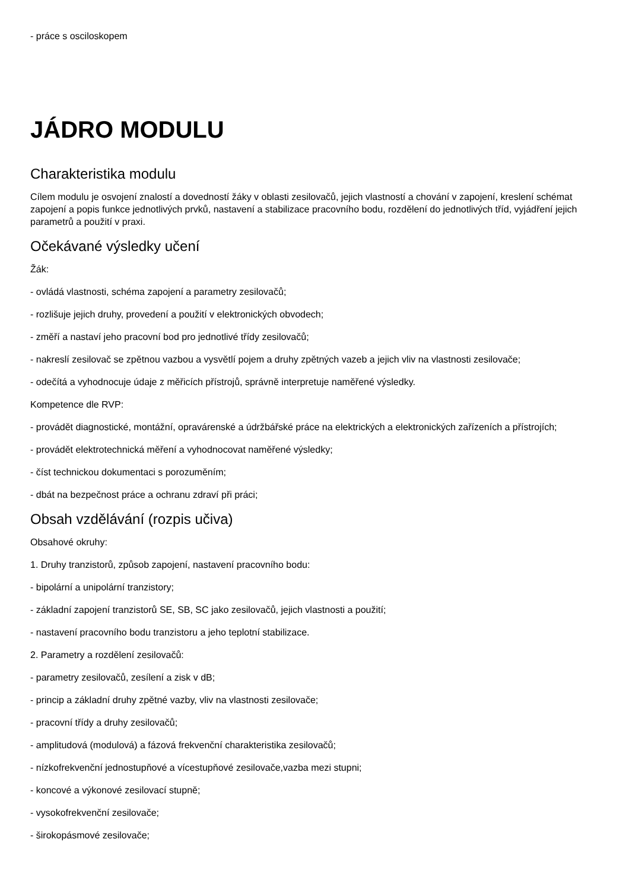- práce s osciloskopem
JÁDRO MODULU
Charakteristika modulu
Cílem modulu je osvojení znalostí a dovedností žáky v oblasti zesilovačů, jejich vlastností a chování v zapojení, kreslení schémat zapojení a popis funkce jednotlivých prvků, nastavení a stabilizace pracovního bodu, rozdělení do jednotlivých tříd, vyjádření jejich parametrů a použití v praxi.
Očekávané výsledky učení
Žák:
- ovládá vlastnosti, schéma zapojení a parametry zesilovačů;
- rozlišuje jejich druhy, provedení a použití v elektronických obvodech;
- změří a nastaví jeho pracovní bod pro jednotlivé třídy zesilovačů;
- nakreslí zesilovač se zpětnou vazbou a vysvětlí pojem a druhy zpětných vazeb a jejich vliv na vlastnosti zesilovače;
- odečítá a vyhodnocuje údaje z měřicích přístrojů, správně interpretuje naměřené výsledky.
Kompetence dle RVP:
- provádět diagnostické, montážní, opravárenské a údržbářské práce na elektrických a elektronických zařízeních a přístrojích;
- provádět elektrotechnická měření a vyhodnocovat naměřené výsledky;
- číst technickou dokumentaci s porozuměním;
- dbát na bezpečnost práce a ochranu zdraví při práci;
Obsah vzdělávání (rozpis učiva)
Obsahové okruhy:
1. Druhy tranzistorů, způsob zapojení, nastavení pracovního bodu:
- bipolární a unipolární tranzistory;
- základní zapojení tranzistorů SE, SB, SC jako zesilovačů, jejich vlastnosti a použití;
- nastavení pracovního bodu tranzistoru a jeho teplotní stabilizace.
2. Parametry a rozdělení zesilovačů:
- parametry zesilovačů, zesílení a zisk v dB;
- princip a základní druhy zpětné vazby, vliv na vlastnosti zesilovače;
- pracovní třídy a druhy zesilovačů;
- amplitudová (modulová) a fázová frekvenční charakteristika zesilovačů;
- nízkofrekvenční jednostupňové a vícestupňové zesilovače,vazba mezi stupni;
- koncové a výkonové zesilovací stupně;
- vysokofrekvenční zesilovače;
- širokopásmové zesilovače;